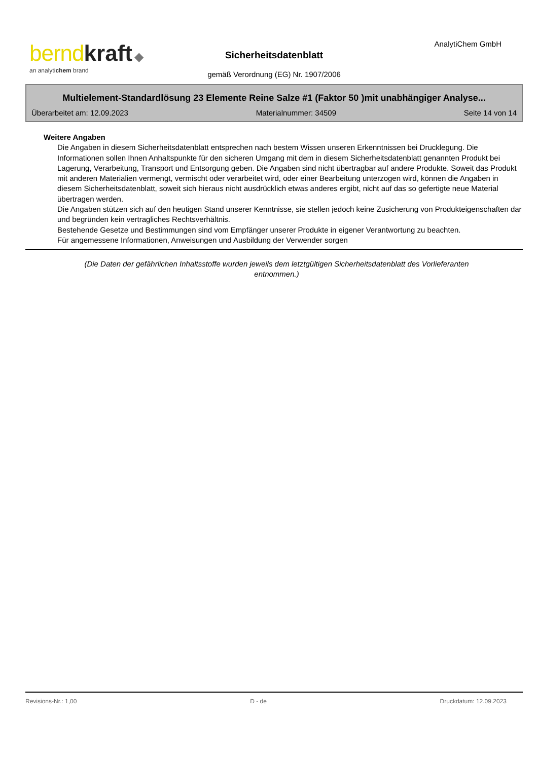bernd kraft ◆
an analytichem brand
Sicherheitsdatenblatt
AnalytiChem GmbH
gemäß Verordnung (EG) Nr. 1907/2006
Multielement-Standardlösung 23 Elemente Reine Salze #1 (Faktor 50 )mit unabhängiger Analyse...
Überarbeitet am: 12.09.2023 Materialnummer: 34509 Seite 14 von 14
Weitere Angaben
Die Angaben in diesem Sicherheitsdatenblatt entsprechen nach bestem Wissen unseren Erkenntnissen bei Drucklegung. Die Informationen sollen Ihnen Anhaltspunkte für den sicheren Umgang mit dem in diesem Sicherheitsdatenblatt genannten Produkt bei Lagerung, Verarbeitung, Transport und Entsorgung geben. Die Angaben sind nicht übertragbar auf andere Produkte. Soweit das Produkt mit anderen Materialien vermengt, vermischt oder verarbeitet wird, oder einer Bearbeitung unterzogen wird, können die Angaben in diesem Sicherheitsdatenblatt, soweit sich hieraus nicht ausdrücklich etwas anderes ergibt, nicht auf das so gefertigte neue Material übertragen werden.
Die Angaben stützen sich auf den heutigen Stand unserer Kenntnisse, sie stellen jedoch keine Zusicherung von Produkteigenschaften dar und begründen kein vertragliches Rechtsverhältnis.
Bestehende Gesetze und Bestimmungen sind vom Empfänger unserer Produkte in eigener Verantwortung zu beachten.
Für angemessene Informationen, Anweisungen und Ausbildung der Verwender sorgen
(Die Daten der gefährlichen Inhaltsstoffe wurden jeweils dem letztgültigen Sicherheitsdatenblatt des Vorlieferanten entnommen.)
Revisions-Nr.: 1,00 D - de Druckdatum: 12.09.2023